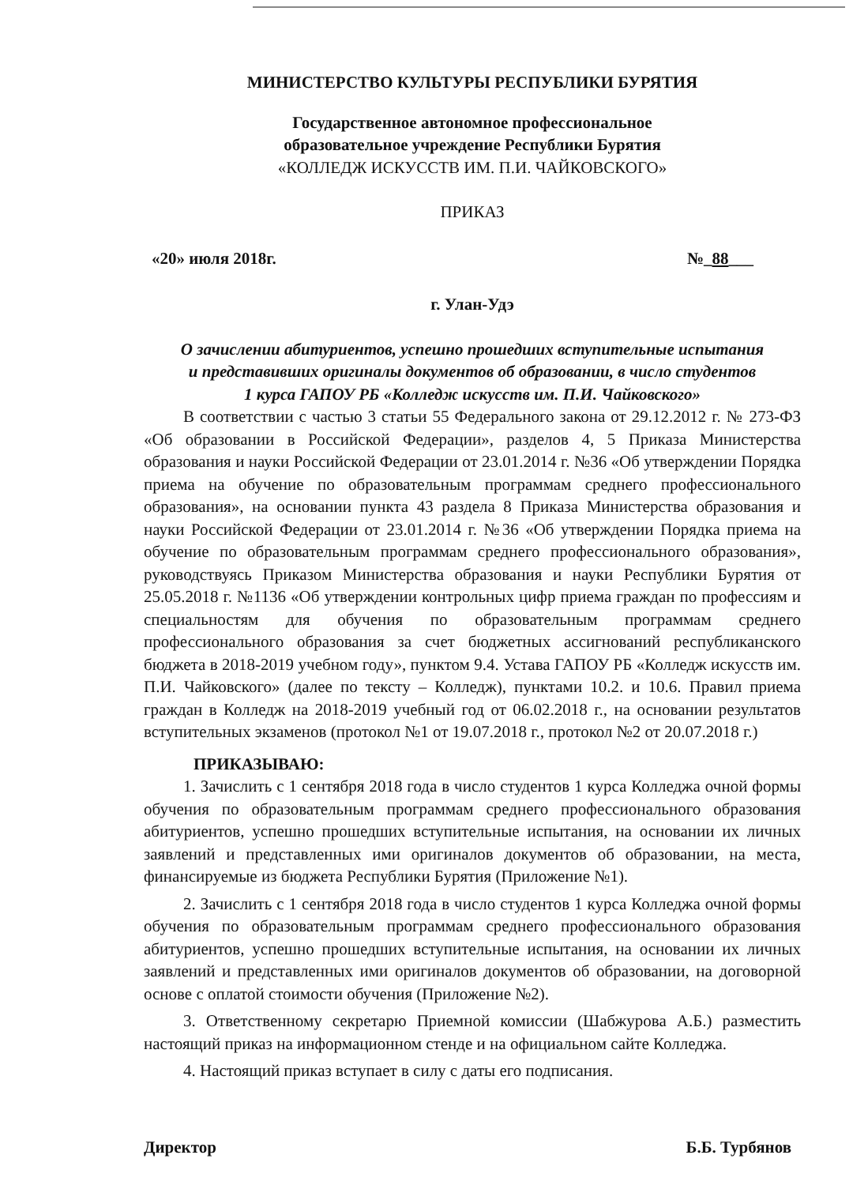МИНИСТЕРСТВО КУЛЬТУРЫ РЕСПУБЛИКИ БУРЯТИЯ
Государственное автономное профессиональное
образовательное учреждение Республики Бурятия
«КОЛЛЕДЖ ИСКУССТВ ИМ. П.И. ЧАЙКОВСКОГО»
ПРИКАЗ
«20» июля 2018г. №_88___
г. Улан-Удэ
О зачислении абитуриентов, успешно прошедших вступительные испытания
и представивших оригиналы документов об образовании, в число студентов
1 курса ГАПОУ РБ «Колледж искусств им. П.И. Чайковского»
В соответствии с частью 3 статьи 55 Федерального закона от 29.12.2012 г. № 273-ФЗ «Об образовании в Российской Федерации», разделов 4, 5 Приказа Министерства образования и науки Российской Федерации от 23.01.2014 г. №36 «Об утверждении Порядка приема на обучение по образовательным программам среднего профессионального образования», на основании пункта 43 раздела 8 Приказа Министерства образования и науки Российской Федерации от 23.01.2014 г. №36 «Об утверждении Порядка приема на обучение по образовательным программам среднего профессионального образования», руководствуясь Приказом Министерства образования и науки Республики Бурятия от 25.05.2018 г. №1136 «Об утверждении контрольных цифр приема граждан по профессиям и специальностям для обучения по образовательным программам среднего профессионального образования за счет бюджетных ассигнований республиканского бюджета в 2018-2019 учебном году», пунктом 9.4. Устава ГАПОУ РБ «Колледж искусств им. П.И. Чайковского» (далее по тексту – Колледж), пунктами 10.2. и 10.6. Правил приема граждан в Колледж на 2018-2019 учебный год от 06.02.2018 г., на основании результатов вступительных экзаменов (протокол №1 от 19.07.2018 г., протокол №2 от 20.07.2018 г.)
ПРИКАЗЫВАЮ:
1. Зачислить с 1 сентября 2018 года в число студентов 1 курса Колледжа очной формы обучения по образовательным программам среднего профессионального образования абитуриентов, успешно прошедших вступительные испытания, на основании их личных заявлений и представленных ими оригиналов документов об образовании, на места, финансируемые из бюджета Республики Бурятия (Приложение №1).
2. Зачислить с 1 сентября 2018 года в число студентов 1 курса Колледжа очной формы обучения по образовательным программам среднего профессионального образования абитуриентов, успешно прошедших вступительные испытания, на основании их личных заявлений и представленных ими оригиналов документов об образовании, на договорной основе с оплатой стоимости обучения (Приложение №2).
3. Ответственному секретарю Приемной комиссии (Шабжурова А.Б.) разместить настоящий приказ на информационном стенде и на официальном сайте Колледжа.
4. Настоящий приказ вступает в силу с даты его подписания.
Директор Б.Б. Турбянов